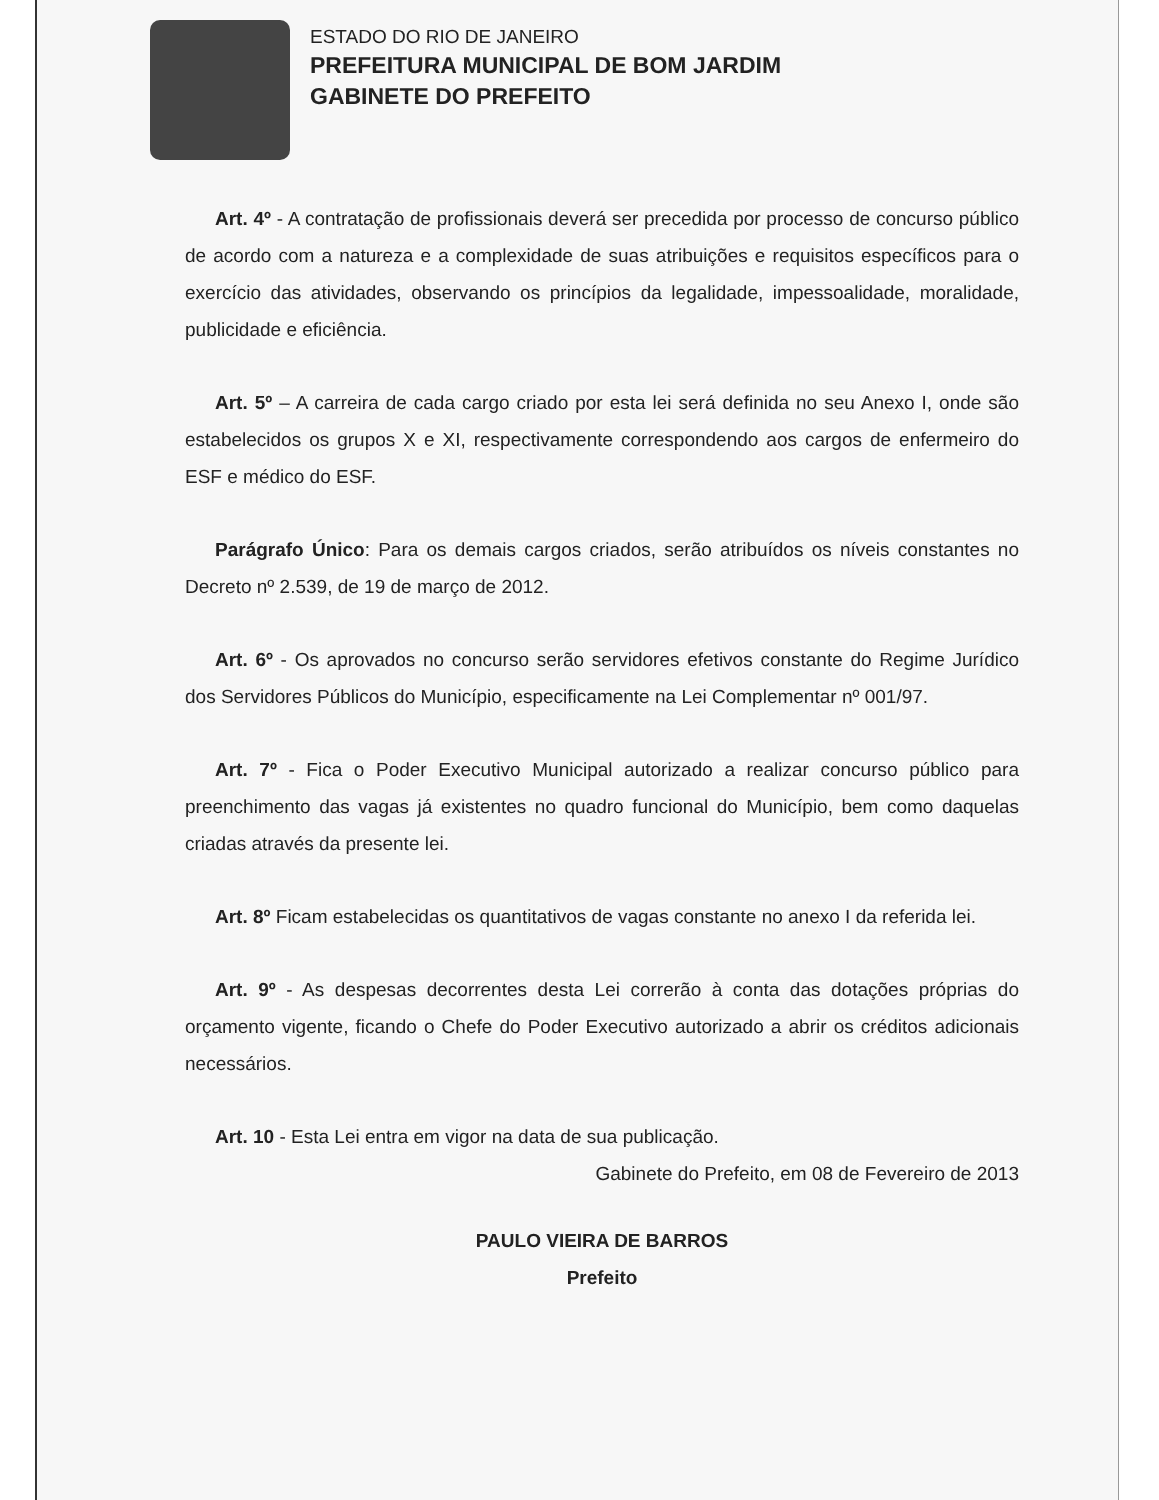ESTADO DO RIO DE JANEIRO
PREFEITURA MUNICIPAL DE BOM JARDIM
GABINETE DO PREFEITO
Art. 4º - A contratação de profissionais deverá ser precedida por processo de concurso público de acordo com a natureza e a complexidade de suas atribuições e requisitos específicos para o exercício das atividades, observando os princípios da legalidade, impessoalidade, moralidade, publicidade e eficiência.
Art. 5º – A carreira de cada cargo criado por esta lei será definida no seu Anexo I, onde são estabelecidos os grupos X e XI, respectivamente correspondendo aos cargos de enfermeiro do ESF e médico do ESF.
Parágrafo Único: Para os demais cargos criados, serão atribuídos os níveis constantes no Decreto nº 2.539, de 19 de março de 2012.
Art. 6º - Os aprovados no concurso serão servidores efetivos constante do Regime Jurídico dos Servidores Públicos do Município, especificamente na Lei Complementar nº 001/97.
Art. 7º - Fica o Poder Executivo Municipal autorizado a realizar concurso público para preenchimento das vagas já existentes no quadro funcional do Município, bem como daquelas criadas através da presente lei.
Art. 8º Ficam estabelecidas os quantitativos de vagas constante no anexo I da referida lei.
Art. 9º - As despesas decorrentes desta Lei correrão à conta das dotações próprias do orçamento vigente, ficando o Chefe do Poder Executivo autorizado a abrir os créditos adicionais necessários.
Art. 10 - Esta Lei entra em vigor na data de sua publicação.
Gabinete do Prefeito, em 08 de Fevereiro de 2013
PAULO VIEIRA DE BARROS
Prefeito